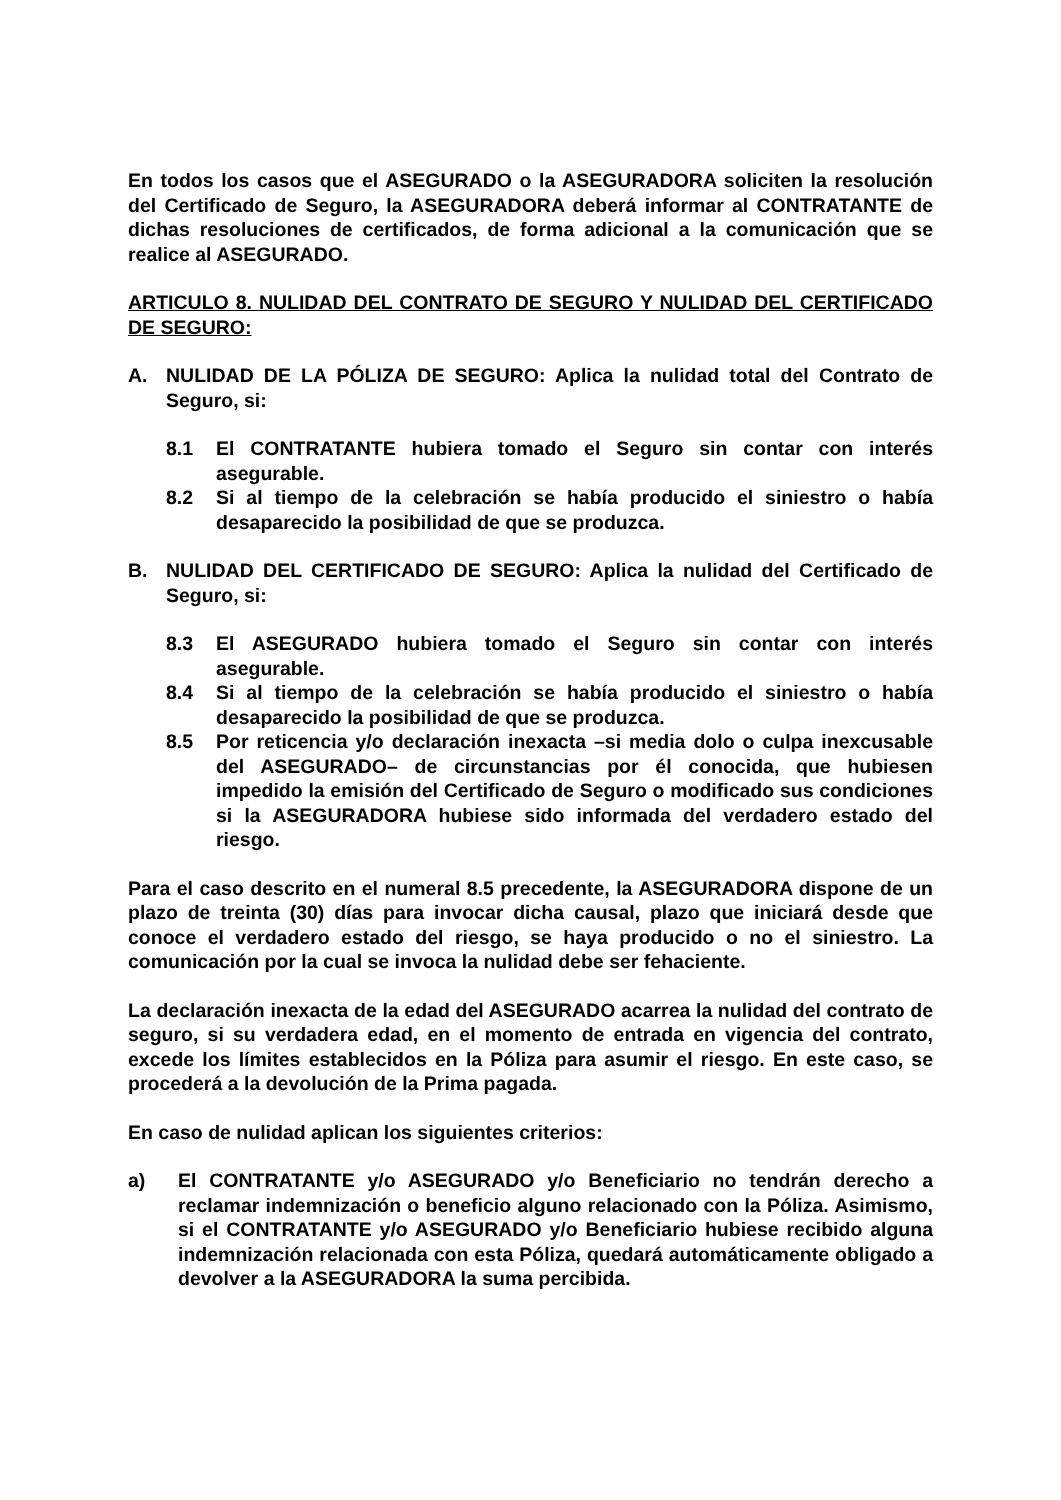En todos los casos que el ASEGURADO o la ASEGURADORA soliciten la resolución del Certificado de Seguro, la ASEGURADORA deberá informar al CONTRATANTE de dichas resoluciones de certificados, de forma adicional a la comunicación que se realice al ASEGURADO.
ARTICULO 8. NULIDAD DEL CONTRATO DE SEGURO Y NULIDAD DEL CERTIFICADO DE SEGURO:
A. NULIDAD DE LA PÓLIZA DE SEGURO: Aplica la nulidad total del Contrato de Seguro, si:
8.1 El CONTRATANTE hubiera tomado el Seguro sin contar con interés asegurable.
8.2 Si al tiempo de la celebración se había producido el siniestro o había desaparecido la posibilidad de que se produzca.
B. NULIDAD DEL CERTIFICADO DE SEGURO: Aplica la nulidad del Certificado de Seguro, si:
8.3 El ASEGURADO hubiera tomado el Seguro sin contar con interés asegurable.
8.4 Si al tiempo de la celebración se había producido el siniestro o había desaparecido la posibilidad de que se produzca.
8.5 Por reticencia y/o declaración inexacta –si media dolo o culpa inexcusable del ASEGURADO– de circunstancias por él conocida, que hubiesen impedido la emisión del Certificado de Seguro o modificado sus condiciones si la ASEGURADORA hubiese sido informada del verdadero estado del riesgo.
Para el caso descrito en el numeral 8.5 precedente, la ASEGURADORA dispone de un plazo de treinta (30) días para invocar dicha causal, plazo que iniciará desde que conoce el verdadero estado del riesgo, se haya producido o no el siniestro. La comunicación por la cual se invoca la nulidad debe ser fehaciente.
La declaración inexacta de la edad del ASEGURADO acarrea la nulidad del contrato de seguro, si su verdadera edad, en el momento de entrada en vigencia del contrato, excede los límites establecidos en la Póliza para asumir el riesgo. En este caso, se procederá a la devolución de la Prima pagada.
En caso de nulidad aplican los siguientes criterios:
a) El CONTRATANTE y/o ASEGURADO y/o Beneficiario no tendrán derecho a reclamar indemnización o beneficio alguno relacionado con la Póliza. Asimismo, si el CONTRATANTE y/o ASEGURADO y/o Beneficiario hubiese recibido alguna indemnización relacionada con esta Póliza, quedará automáticamente obligado a devolver a la ASEGURADORA la suma percibida.